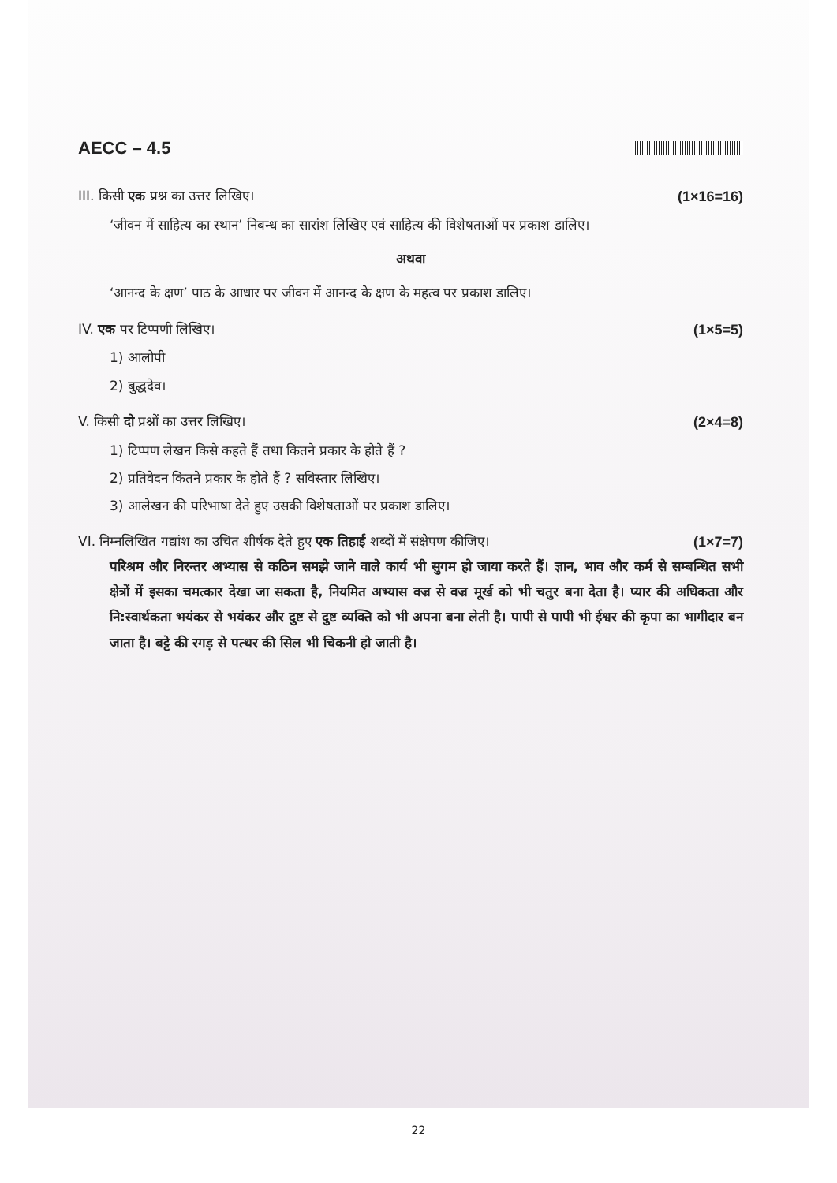AECC – 4.5
III. किसी एक प्रश्न का उत्तर लिखिए। (1×16=16)
‘जीवन में साहित्य का स्थान’ निबन्ध का सारांश लिखिए एवं साहित्य की विशेषताओं पर प्रकाश डालिए।
अथवा
‘आनन्द के क्षण’ पाठ के आधार पर जीवन में आनन्द के क्षण के महत्व पर प्रकाश डालिए।
IV. एक पर टिप्पणी लिखिए। (1×5=5)
1) आलोपी
2) बुद्धदेव।
V. किसी दो प्रश्नों का उत्तर लिखिए। (2×4=8)
1) टिप्पण लेखन किसे कहते हैं तथा कितने प्रकार के होते हैं ?
2) प्रतिवेदन कितने प्रकार के होते हैं ? सविस्तार लिखिए।
3) आलेखन की परिभाषा देते हुए उसकी विशेषताओं पर प्रकाश डालिए।
VI. निम्नलिखित गद्यांश का उचित शीर्षक देते हुए एक तिहाई शब्दों में संक्षेपण कीजिए। (1×7=7)
परिश्रम और निरन्तर अभ्यास से कठिन समझे जाने वाले कार्य भी सुगम हो जाया करते हैं। ज्ञान, भाव और कर्म से सम्बन्धित सभी क्षेत्रों में इसका चमत्कार देखा जा सकता है, नियमित अभ्यास वज्र से वज्र मूर्ख को भी चतुर बना देता है। प्यार की अधिकता और नि:स्वार्थकता भयंकर से भयंकर और दुष्ट से दुष्ट व्यक्ति को भी अपना बना लेती है। पापी से पापी भी ईश्वर की कृपा का भागीदार बन जाता है। बट्टे की रगड़ से पत्थर की सिल भी चिकनी हो जाती है।
22